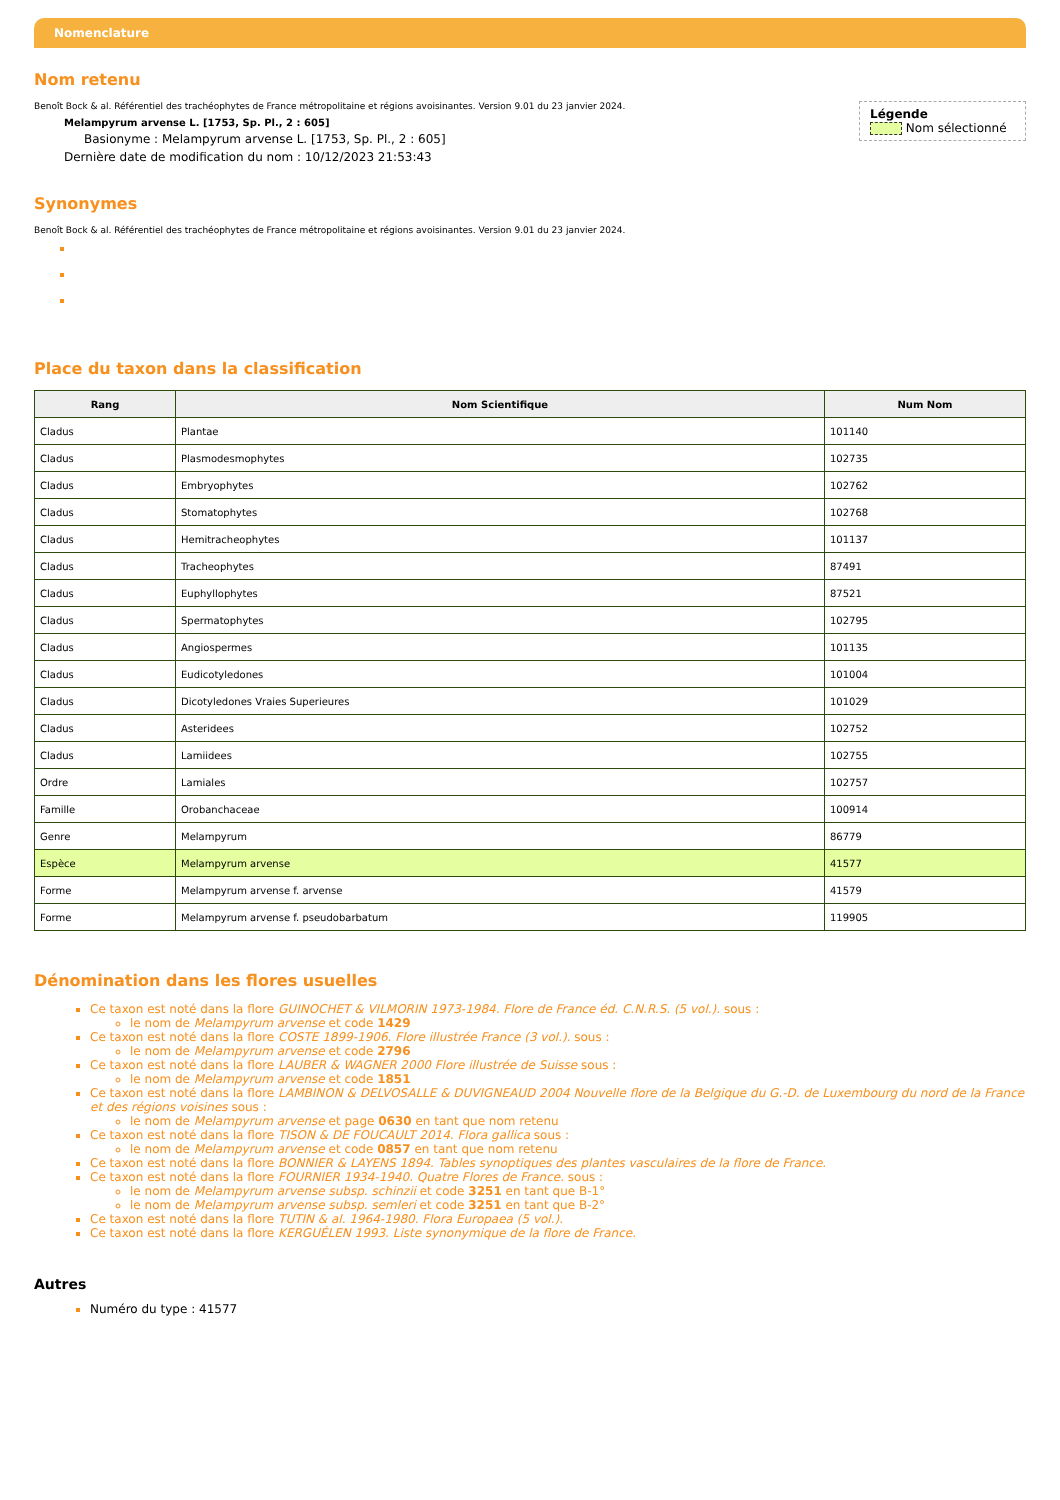Nomenclature
Nom retenu
Légende
Nom sélectionné
Benoît Bock & al. Référentiel des trachéophytes de France métropolitaine et régions avoisinantes. Version 9.01 du 23 janvier 2024.
Melampyrum arvense L. [1753, Sp. Pl., 2 : 605]
Basionyme : Melampyrum arvense L. [1753, Sp. Pl., 2 : 605]
Dernière date de modification du nom : 10/12/2023 21:53:43
Synonymes
Benoît Bock & al. Référentiel des trachéophytes de France métropolitaine et régions avoisinantes. Version 9.01 du 23 janvier 2024.
Place du taxon dans la classification
| Rang | Nom Scientifique | Num Nom |
| --- | --- | --- |
| Cladus | Plantae | 101140 |
| Cladus | Plasmodesmophytes | 102735 |
| Cladus | Embryophytes | 102762 |
| Cladus | Stomatophytes | 102768 |
| Cladus | Hemitracheophytes | 101137 |
| Cladus | Tracheophytes | 87491 |
| Cladus | Euphyllophytes | 87521 |
| Cladus | Spermatophytes | 102795 |
| Cladus | Angiospermes | 101135 |
| Cladus | Eudicotyledones | 101004 |
| Cladus | Dicotyledones Vraies Superieures | 101029 |
| Cladus | Asteridees | 102752 |
| Cladus | Lamiidees | 102755 |
| Ordre | Lamiales | 102757 |
| Famille | Orobanchaceae | 100914 |
| Genre | Melampyrum | 86779 |
| Espèce | Melampyrum arvense | 41577 |
| Forme | Melampyrum arvense f. arvense | 41579 |
| Forme | Melampyrum arvense f. pseudobarbatum | 119905 |
Dénomination dans les flores usuelles
Ce taxon est noté dans la flore GUINOCHET & VILMORIN 1973-1984. Flore de France éd. C.N.R.S. (5 vol.). sous :
le nom de Melampyrum arvense et code 1429
Ce taxon est noté dans la flore COSTE 1899-1906. Flore illustrée France (3 vol.). sous :
le nom de Melampyrum arvense et code 2796
Ce taxon est noté dans la flore LAUBER & WAGNER 2000 Flore illustrée de Suisse sous :
le nom de Melampyrum arvense et code 1851
Ce taxon est noté dans la flore LAMBINON & DELVOSALLE & DUVIGNEAUD 2004 Nouvelle flore de la Belgique du G.-D. de Luxembourg du nord de la France et des régions voisines sous :
le nom de Melampyrum arvense et page 0630 en tant que nom retenu
Ce taxon est noté dans la flore TISON & DE FOUCAULT 2014. Flora gallica sous :
le nom de Melampyrum arvense et code 0857 en tant que nom retenu
Ce taxon est noté dans la flore BONNIER & LAYENS 1894. Tables synoptiques des plantes vasculaires de la flore de France.
Ce taxon est noté dans la flore FOURNIER 1934-1940. Quatre Flores de France. sous :
le nom de Melampyrum arvense subsp. schinzii et code 3251 en tant que B-1°
le nom de Melampyrum arvense subsp. semleri et code 3251 en tant que B-2°
Ce taxon est noté dans la flore TUTIN & al. 1964-1980. Flora Europaea (5 vol.).
Ce taxon est noté dans la flore KERGUÉLEN 1993. Liste synonymique de la flore de France.
Autres
Numéro du type : 41577